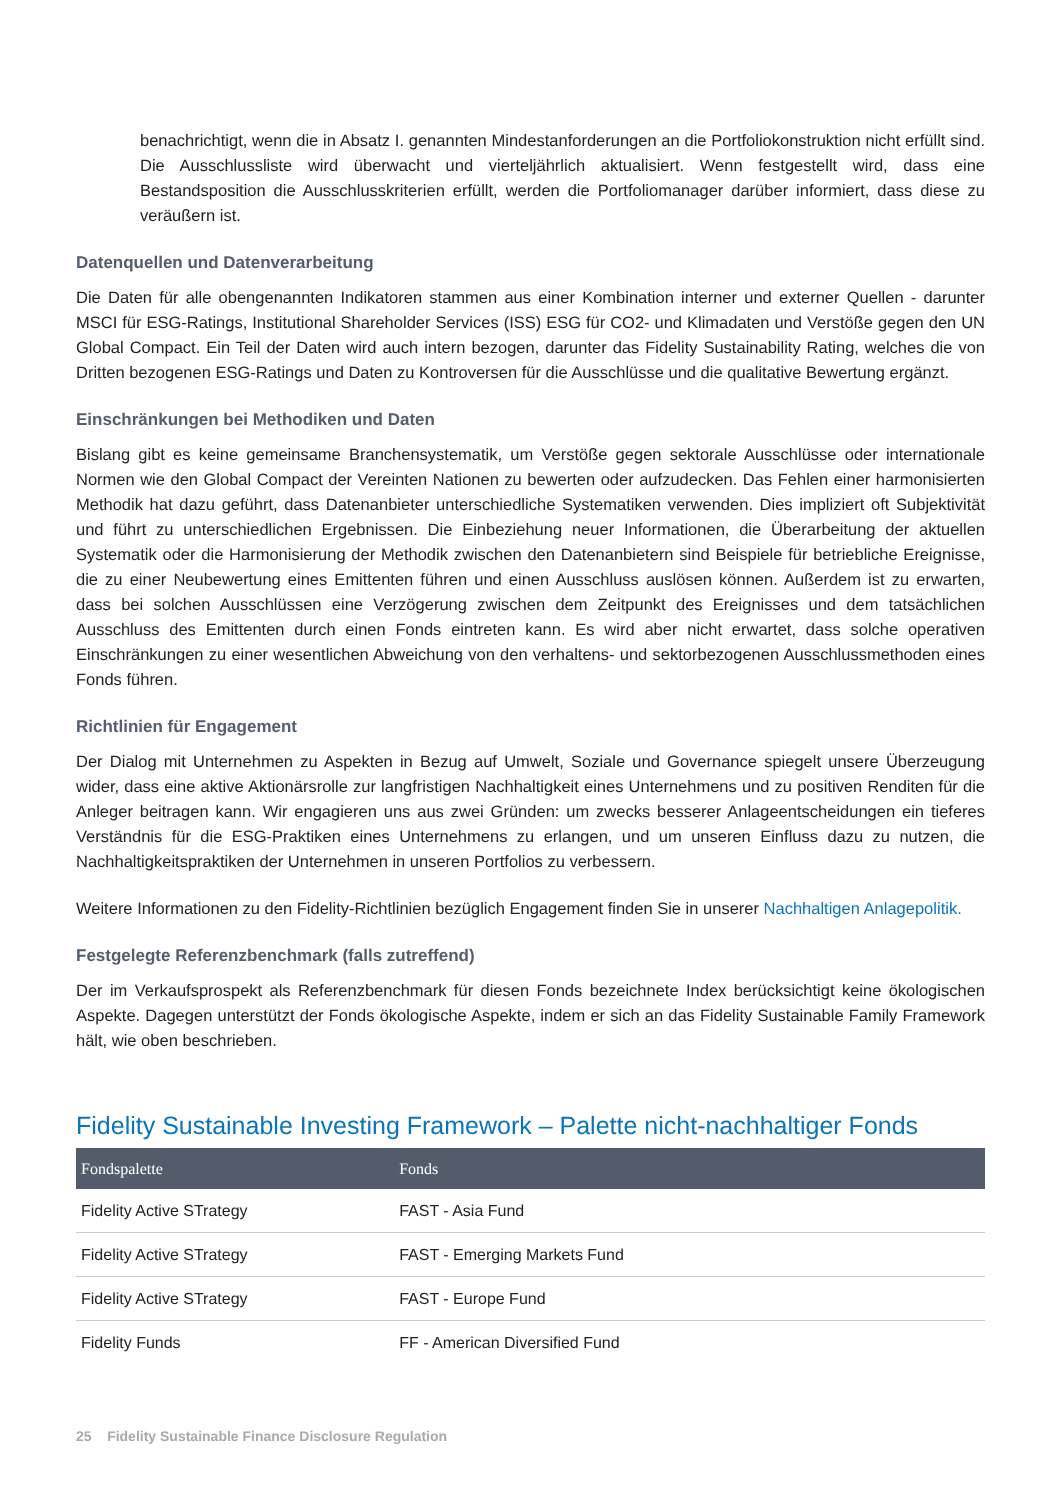benachrichtigt, wenn die in Absatz I. genannten Mindestanforderungen an die Portfoliokonstruktion nicht erfüllt sind. Die Ausschlussliste wird überwacht und vierteljährlich aktualisiert. Wenn festgestellt wird, dass eine Bestandsposition die Ausschlusskriterien erfüllt, werden die Portfoliomanager darüber informiert, dass diese zu veräußern ist.
Datenquellen und Datenverarbeitung
Die Daten für alle obengenannten Indikatoren stammen aus einer Kombination interner und externer Quellen - darunter MSCI für ESG-Ratings, Institutional Shareholder Services (ISS) ESG für CO2- und Klimadaten und Verstöße gegen den UN Global Compact. Ein Teil der Daten wird auch intern bezogen, darunter das Fidelity Sustainability Rating, welches die von Dritten bezogenen ESG-Ratings und Daten zu Kontroversen für die Ausschlüsse und die qualitative Bewertung ergänzt.
Einschränkungen bei Methodiken und Daten
Bislang gibt es keine gemeinsame Branchensystematik, um Verstöße gegen sektorale Ausschlüsse oder internationale Normen wie den Global Compact der Vereinten Nationen zu bewerten oder aufzudecken. Das Fehlen einer harmonisierten Methodik hat dazu geführt, dass Datenanbieter unterschiedliche Systematiken verwenden. Dies impliziert oft Subjektivität und führt zu unterschiedlichen Ergebnissen. Die Einbeziehung neuer Informationen, die Überarbeitung der aktuellen Systematik oder die Harmonisierung der Methodik zwischen den Datenanbietern sind Beispiele für betriebliche Ereignisse, die zu einer Neubewertung eines Emittenten führen und einen Ausschluss auslösen können. Außerdem ist zu erwarten, dass bei solchen Ausschlüssen eine Verzögerung zwischen dem Zeitpunkt des Ereignisses und dem tatsächlichen Ausschluss des Emittenten durch einen Fonds eintreten kann. Es wird aber nicht erwartet, dass solche operativen Einschränkungen zu einer wesentlichen Abweichung von den verhaltens- und sektorbezogenen Ausschlussmethoden eines Fonds führen.
Richtlinien für Engagement
Der Dialog mit Unternehmen zu Aspekten in Bezug auf Umwelt, Soziale und Governance spiegelt unsere Überzeugung wider, dass eine aktive Aktionärsrolle zur langfristigen Nachhaltigkeit eines Unternehmens und zu positiven Renditen für die Anleger beitragen kann. Wir engagieren uns aus zwei Gründen: um zwecks besserer Anlageentscheidungen ein tieferes Verständnis für die ESG-Praktiken eines Unternehmens zu erlangen, und um unseren Einfluss dazu zu nutzen, die Nachhaltigkeitspraktiken der Unternehmen in unseren Portfolios zu verbessern.
Weitere Informationen zu den Fidelity-Richtlinien bezüglich Engagement finden Sie in unserer Nachhaltigen Anlagepolitik.
Festgelegte Referenzbenchmark (falls zutreffend)
Der im Verkaufsprospekt als Referenzbenchmark für diesen Fonds bezeichnete Index berücksichtigt keine ökologischen Aspekte. Dagegen unterstützt der Fonds ökologische Aspekte, indem er sich an das Fidelity Sustainable Family Framework hält, wie oben beschrieben.
Fidelity Sustainable Investing Framework – Palette nicht-nachhaltiger Fonds
| Fondspalette | Fonds |
| --- | --- |
| Fidelity Active STrategy | FAST - Asia Fund |
| Fidelity Active STrategy | FAST - Emerging Markets Fund |
| Fidelity Active STrategy | FAST - Europe Fund |
| Fidelity Funds | FF - American Diversified Fund |
25 Fidelity Sustainable Finance Disclosure Regulation